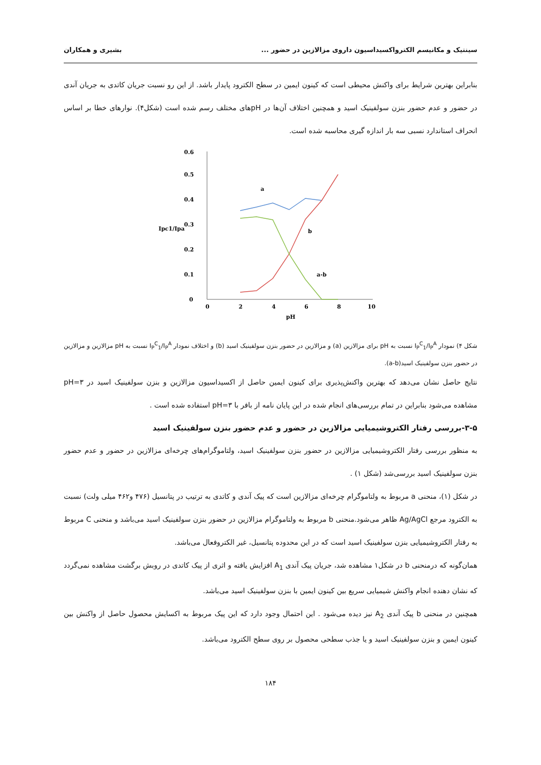سینتیک و مکانیسم الکترواکسیداسیون داروی مزالازین در حضور ... بشیری و همکاران
بنابراین بهترین شرایط برای واکنش محیطی است که کینون ایمین در سطح الکترود پایدار باشد. از این رو نسبت جریان کاتدی به جریان آندی در حضور و عدم حضور بنزن سولفینیک اسید و همچنین اختلاف آن‌ها در pHهای مختلف رسم شده است (شکل۴). نوارهای خطا بر اساس انحراف استاندارد نسبی سه بار اندازه گیری محاسبه شده است.
0
0.1
0.2
0.3
0.4
0.5
0.6
Ipc1/Ipa
0
2
4
6
8
10
pH
a
b
a-b
شکل ۴) نمودار I<sub>P</sub><sup>C</sup><sub>1</sub>/I<sub>P</sub><sup>A</sup> نسبت به pH برای مزالازین (a) و مزالازین در حضور بنزن سولفینیک اسید (b) و اختلاف نمودار I<sub>P</sub><sup>C</sup><sub>1</sub>/I<sub>P</sub><sup>A</sup> نسبت به pH مزالازین و مزالازین در حضور بنزن سولفینیک اسید(a-b).
نتایج حاصل نشان می‌دهد که بهترین واکنش‌پذیری برای کینون ایمین حاصل از اکسیداسیون مزالازین و بنزن سولفینیک اسید در pH=۳ مشاهده می‌شود بنابراین در تمام بررسی‌های انجام شده در این پایان نامه از بافر با pH=۳ استفاده شده است .
۳-۵-بررسی رفتار الکتروشیمیایی مزالازین در حضور و عدم حضور بنزن سولفینیک اسید
به منظور بررسی رفتار الکتروشیمیایی مزالازین در حضور بنزن سولفینیک اسید، ولتاموگرام‌های چرخه‌ای مزالازین در حضور و عدم حضور بنزن سولفینیک اسید بررسی‌شد (شکل ۱) .
در شکل (۱)، منحنی a مربوط به ولتاموگرام چرخه‌ای مزالازین است که پیک آندی و کاتدی به ترتیب در پتانسیل (۴۷۶ و۴۶۲ میلی ولت) نسبت به الکترود مرجع Ag/AgCl ظاهر می‌شود.منحنی b مربوط به ولتاموگرام مزالازین در حضور بنزن سولفینیک اسید می‌باشد و منحنی C مربوط به رفتار الکتروشیمیایی بنزن سولفینیک اسید است که در این محدوده پتانسیل، غیر الکتروفعال می‌باشد.
همان‌گونه که درمنحنی b در شکل۱ مشاهده شد، جریان پیک آندی A<sub>1</sub> افزایش یافته و اثری از پیک کاتدی در روبش برگشت مشاهده نمی‌گردد که نشان دهنده انجام واکنش شیمیایی سریع بین کینون ایمین با بنزن سولفینیک اسید می‌باشد.
همچنین در منحنی b پیک آندی A<sub>2</sub> نیز دیده می‌شود . این احتمال وجود دارد که این پیک مربوط به اکسایش محصول حاصل از واکنش بین کینون ایمین و بنزن سولفینیک اسید و یا جذب سطحی محصول بر روی سطح الکترود می‌باشد.
۱۸۴